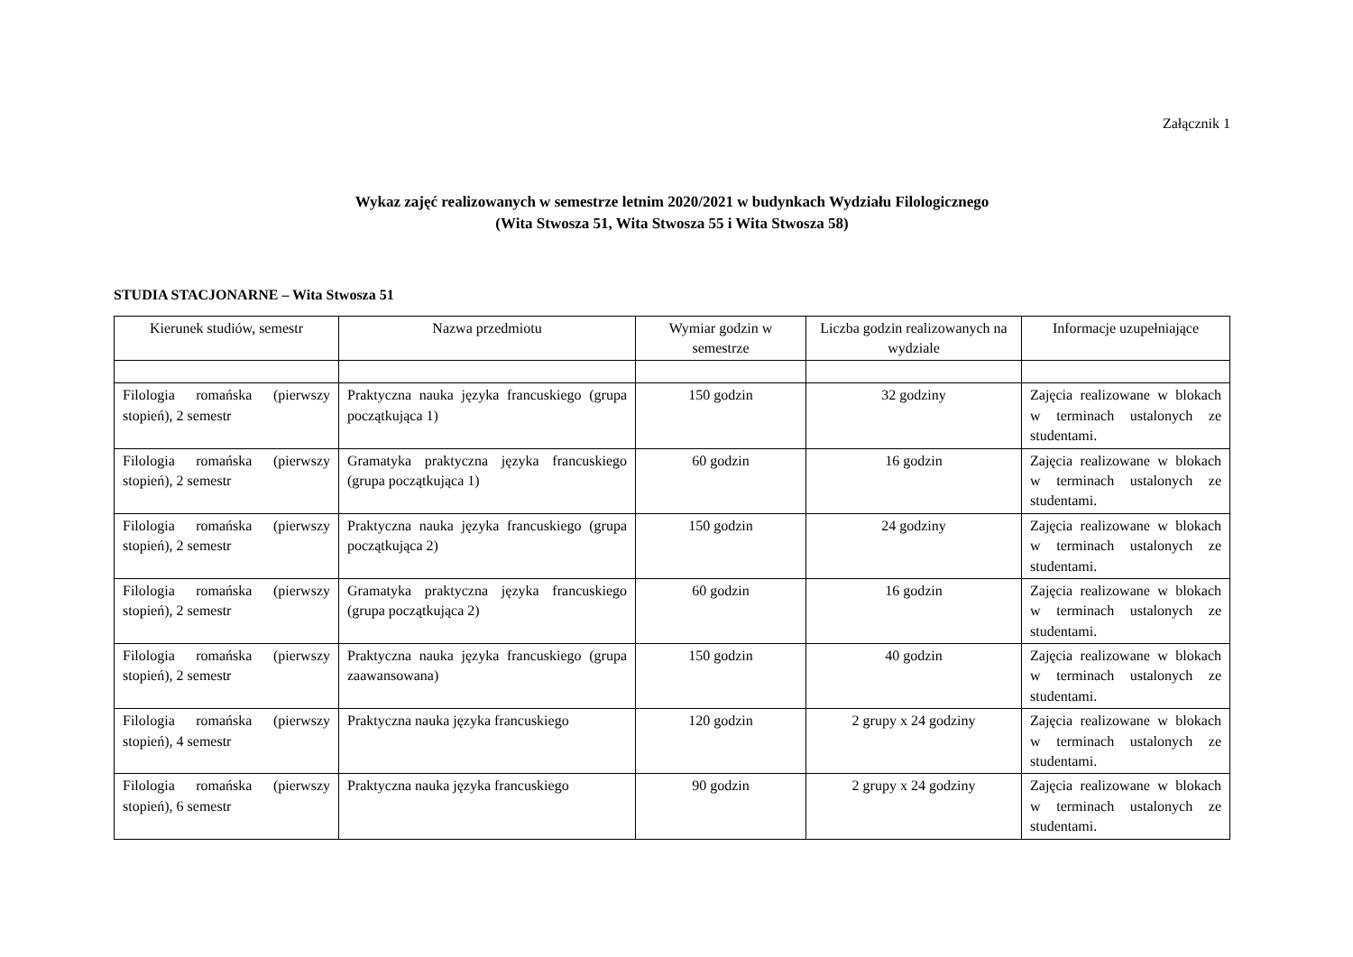Załącznik 1
Wykaz zajęć realizowanych w semestrze letnim 2020/2021 w budynkach Wydziału Filologicznego
(Wita Stwosza 51, Wita Stwosza 55 i Wita Stwosza 58)
STUDIA STACJONARNE – Wita Stwosza 51
| Kierunek studiów, semestr | Nazwa przedmiotu | Wymiar godzin w semestrze | Liczba godzin realizowanych na wydziale | Informacje uzupełniające |
| --- | --- | --- | --- | --- |
| Filologia romańska (pierwszy stopień), 2 semestr | Praktyczna nauka języka francuskiego (grupa początkująca 1) | 150 godzin | 32 godziny | Zajęcia realizowane w blokach w terminach ustalonych ze studentami. |
| Filologia romańska (pierwszy stopień), 2 semestr | Gramatyka praktyczna języka francuskiego (grupa początkująca 1) | 60 godzin | 16 godzin | Zajęcia realizowane w blokach w terminach ustalonych ze studentami. |
| Filologia romańska (pierwszy stopień), 2 semestr | Praktyczna nauka języka francuskiego (grupa początkująca 2) | 150 godzin | 24 godziny | Zajęcia realizowane w blokach w terminach ustalonych ze studentami. |
| Filologia romańska (pierwszy stopień), 2 semestr | Gramatyka praktyczna języka francuskiego (grupa początkująca 2) | 60 godzin | 16 godzin | Zajęcia realizowane w blokach w terminach ustalonych ze studentami. |
| Filologia romańska (pierwszy stopień), 2 semestr | Praktyczna nauka języka francuskiego (grupa zaawansowana) | 150 godzin | 40 godzin | Zajęcia realizowane w blokach w terminach ustalonych ze studentami. |
| Filologia romańska (pierwszy stopień), 4 semestr | Praktyczna nauka języka francuskiego | 120 godzin | 2 grupy x 24 godziny | Zajęcia realizowane w blokach w terminach ustalonych ze studentami. |
| Filologia romańska (pierwszy stopień), 6 semestr | Praktyczna nauka języka francuskiego | 90 godzin | 2 grupy x 24 godziny | Zajęcia realizowane w blokach w terminach ustalonych ze studentami. |